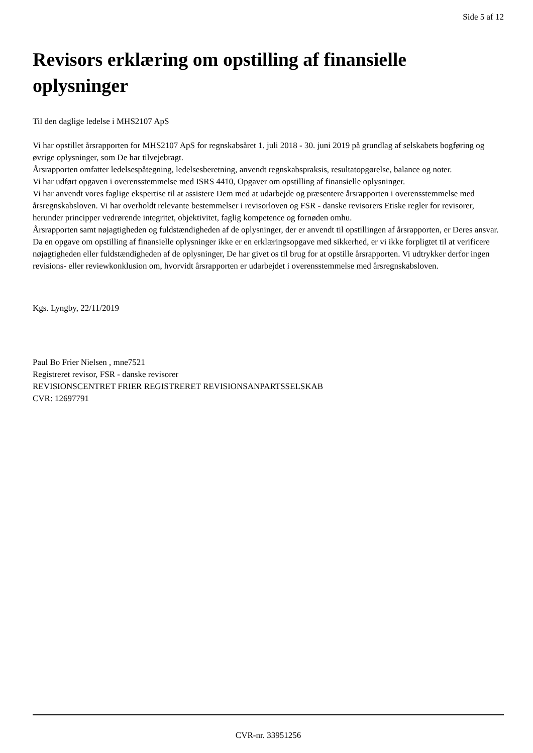Side 5 af 12
Revisors erklæring om opstilling af finansielle oplysninger
Til den daglige ledelse i MHS2107 ApS
Vi har opstillet årsrapporten for MHS2107 ApS for regnskabsåret 1. juli 2018 - 30. juni 2019 på grundlag af selskabets bogføring og øvrige oplysninger, som De har tilvejebragt.
Årsrapporten omfatter ledelsespåtegning, ledelsesberetning, anvendt regnskabspraksis, resultatopgørelse, balance og noter.
Vi har udført opgaven i overensstemmelse med ISRS 4410, Opgaver om opstilling af finansielle oplysninger.
Vi har anvendt vores faglige ekspertise til at assistere Dem med at udarbejde og præsentere årsrapporten i overensstemmelse med årsregnskabsloven. Vi har overholdt relevante bestemmelser i revisorloven og FSR - danske revisorers Etiske regler for revisorer, herunder principper vedrørende integritet, objektivitet, faglig kompetence og fornøden omhu.
Årsrapporten samt nøjagtigheden og fuldstændigheden af de oplysninger, der er anvendt til opstillingen af årsrapporten, er Deres ansvar.
Da en opgave om opstilling af finansielle oplysninger ikke er en erklæringsopgave med sikkerhed, er vi ikke forpligtet til at verificere nøjagtigheden eller fuldstændigheden af de oplysninger, De har givet os til brug for at opstille årsrapporten. Vi udtrykker derfor ingen revisions- eller reviewkonklusion om, hvorvidt årsrapporten er udarbejdet i overensstemmelse med årsregnskabsloven.
Kgs. Lyngby, 22/11/2019
Paul Bo Frier Nielsen , mne7521
Registreret revisor, FSR - danske revisorer
REVISIONSCENTRET FRIER REGISTRERET REVISIONSANPARTSSELSKAB
CVR: 12697791
CVR-nr. 33951256